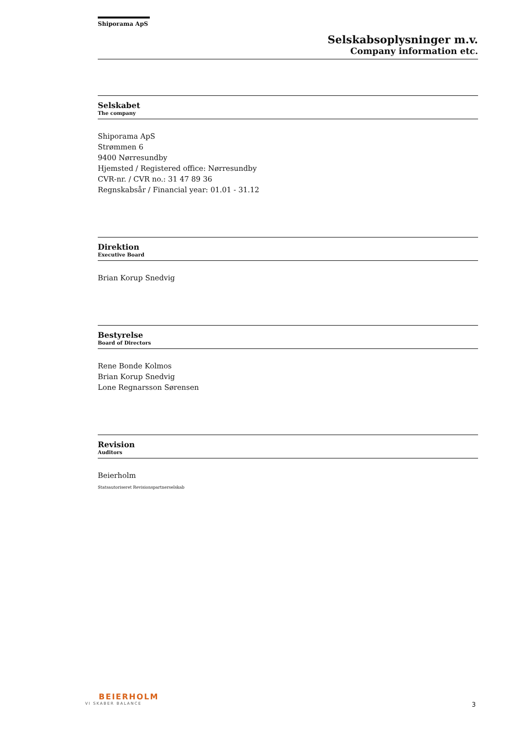Shiporama ApS
Selskabsoplysninger m.v.
Company information etc.
Selskabet
The company
Shiporama ApS
Strømmen 6
9400 Nørresundby
Hjemsted / Registered office: Nørresundby
CVR-nr. / CVR no.: 31 47 89 36
Regnskabsår / Financial year: 01.01 - 31.12
Direktion
Executive Board
Brian Korup Snedvig
Bestyrelse
Board of Directors
Rene Bonde Kolmos
Brian Korup Snedvig
Lone Regnarsson Sørensen
Revision
Auditors
Beierholm
Statsautoriseret Revisionspartnerselskab
BEIERHOLM
VI SKABER BALANCE
3